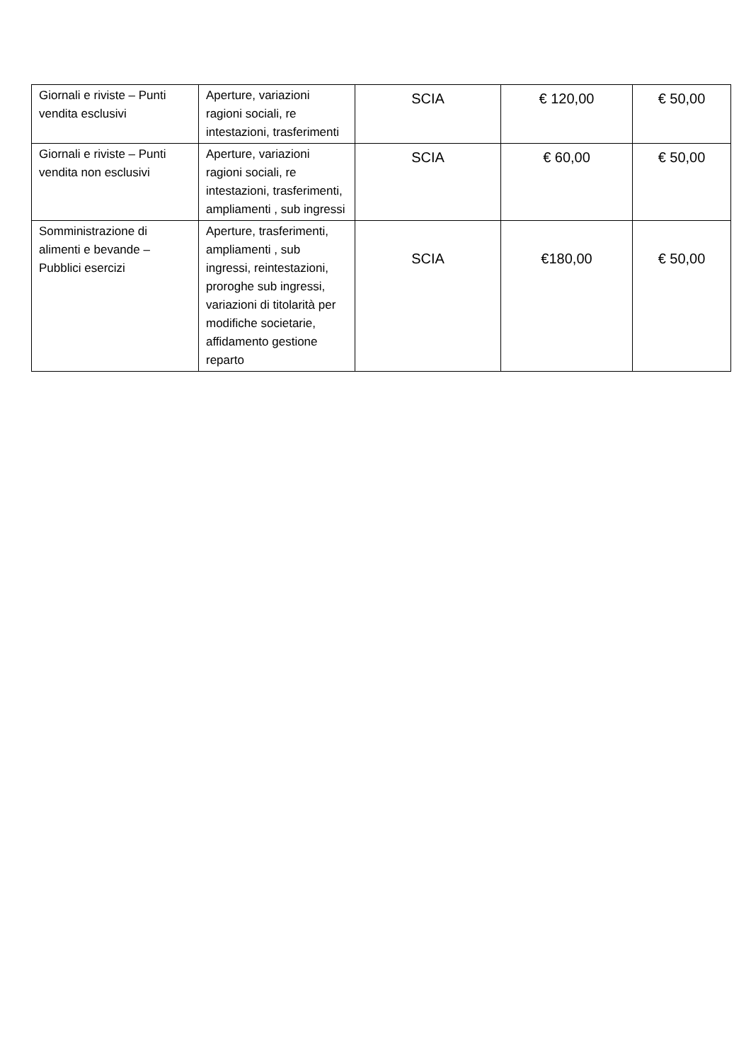| Giornali e riviste – Punti vendita esclusivi | Aperture, variazioni ragioni sociali, re intestazioni, trasferimenti | SCIA | € 120,00 | € 50,00 |
| Giornali e riviste – Punti vendita non esclusivi | Aperture, variazioni ragioni sociali, re intestazioni, trasferimenti, ampliamenti , sub ingressi | SCIA | € 60,00 | € 50,00 |
| Somministrazione di alimenti e bevande – Pubblici esercizi | Aperture, trasferimenti, ampliamenti , sub ingressi, reintestazioni, proroghe sub ingressi, variazioni di titolarità per modifiche societarie, affidamento gestione reparto | SCIA | €180,00 | € 50,00 |